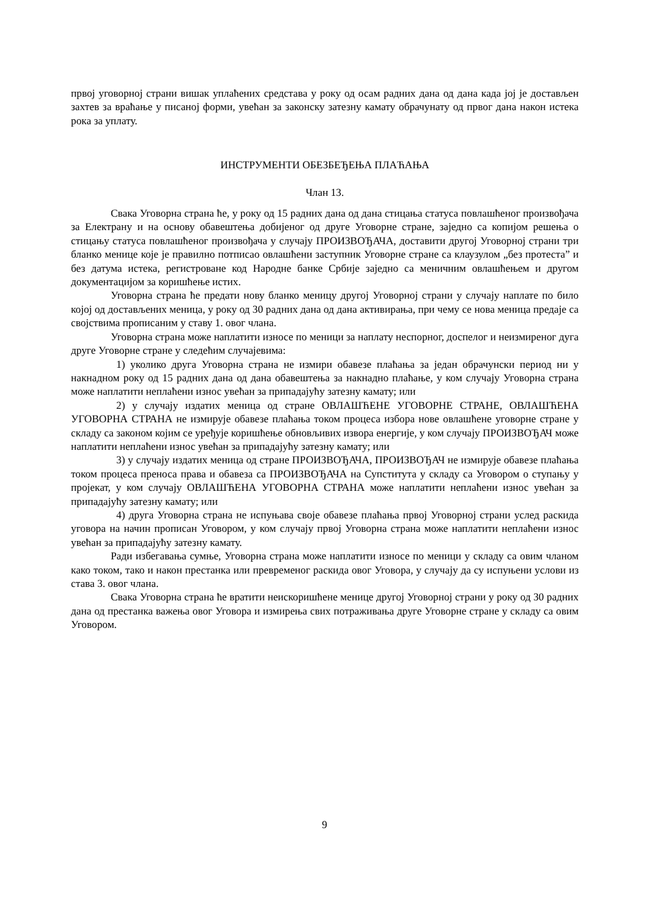првој уговорној страни вишак уплаћених средстава у року од осам радних дана од дана када јој је достављен захтев за враћање у писаној форми, увећан за законску затезну камату обрачунату од првог дана након истека рока за уплату.
ИНСТРУМЕНТИ ОБЕЗБЕЂЕЊА ПЛАЋАЊА
Члан 13.
Свака Уговорна страна ће, у року од 15 радних дана од дана стицања статуса повлашћеног произвођача за Електрану и на основу обавештења добијеног од друге Уговорне стране, заједно са копијом решења о стицању статуса повлашћеног произвођача у случају ПРОИЗВОЂАЧА, доставити другој Уговорној страни три бланко менице које је правилно потписао овлашћени заступник Уговорне стране са клаузулом „без протеста” и без датума истека, регистроване код Народне банке Србије заједно са меничним овлашћењем и другом документацијом за коришћење истих.
Уговорна страна ће предати нову бланко меницу другој Уговорној страни у случају наплате по било којој од достављених меница, у року од 30 радних дана од дана активирања, при чему се нова меница предаје са својствима прописаним у ставу 1. овог члана.
Уговорна страна може наплатити износе по меници за наплату неспорног, доспелог и неизмиреног дуга друге Уговорне стране у следећим случајевима:
1) уколико друга Уговорна страна не измири обавезе плаћања за један обрачунски период ни у накнадном року од 15 радних дана од дана обавештења за накнадно плаћање, у ком случају Уговорна страна може наплатити неплаћени износ увећан за припадајућу затезну камату; или
2) у случају издатих меница од стране ОВЛАШЋЕНЕ УГОВОРНЕ СТРАНЕ, ОВЛАШЋЕНА УГОВОРНА СТРАНА не измирује обавезе плаћања током процеса избора нове овлашћене уговорне стране у складу са законом којим се уређује коришћење обновљивих извора енергије, у ком случају ПРОИЗВОЂАЧ може наплатити неплаћени износ увећан за припадајућу затезну камату; или
3) у случају издатих меница од стране ПРОИЗВОЂАЧА, ПРОИЗВОЂАЧ не измирује обавезе плаћања током процеса преноса права и обавеза са ПРОИЗВОЂАЧА на Супститута у складу са Уговором о ступању у пројекат, у ком случају ОВЛАШЋЕНА УГОВОРНА СТРАНА може наплатити неплаћени износ увећан за припадајућу затезну камату; или
4) друга Уговорна страна не испуњава своје обавезе плаћања првој Уговорној страни услед раскида уговора на начин прописан Уговором, у ком случају првој Уговорна страна може наплатити неплаћени износ увећан за припадајућу затезну камату.
Ради избегавања сумње, Уговорна страна може наплатити износе по меници у складу са овим чланом како током, тако и након престанка или превременог раскида овог Уговора, у случају да су испуњени услови из става 3. овог члана.
Свака Уговорна страна ће вратити неискоришћене менице другој Уговорној страни у року од 30 радних дана од престанка важења овог Уговора и измирења свих потраживања друге Уговорне стране у складу са овим Уговором.
9